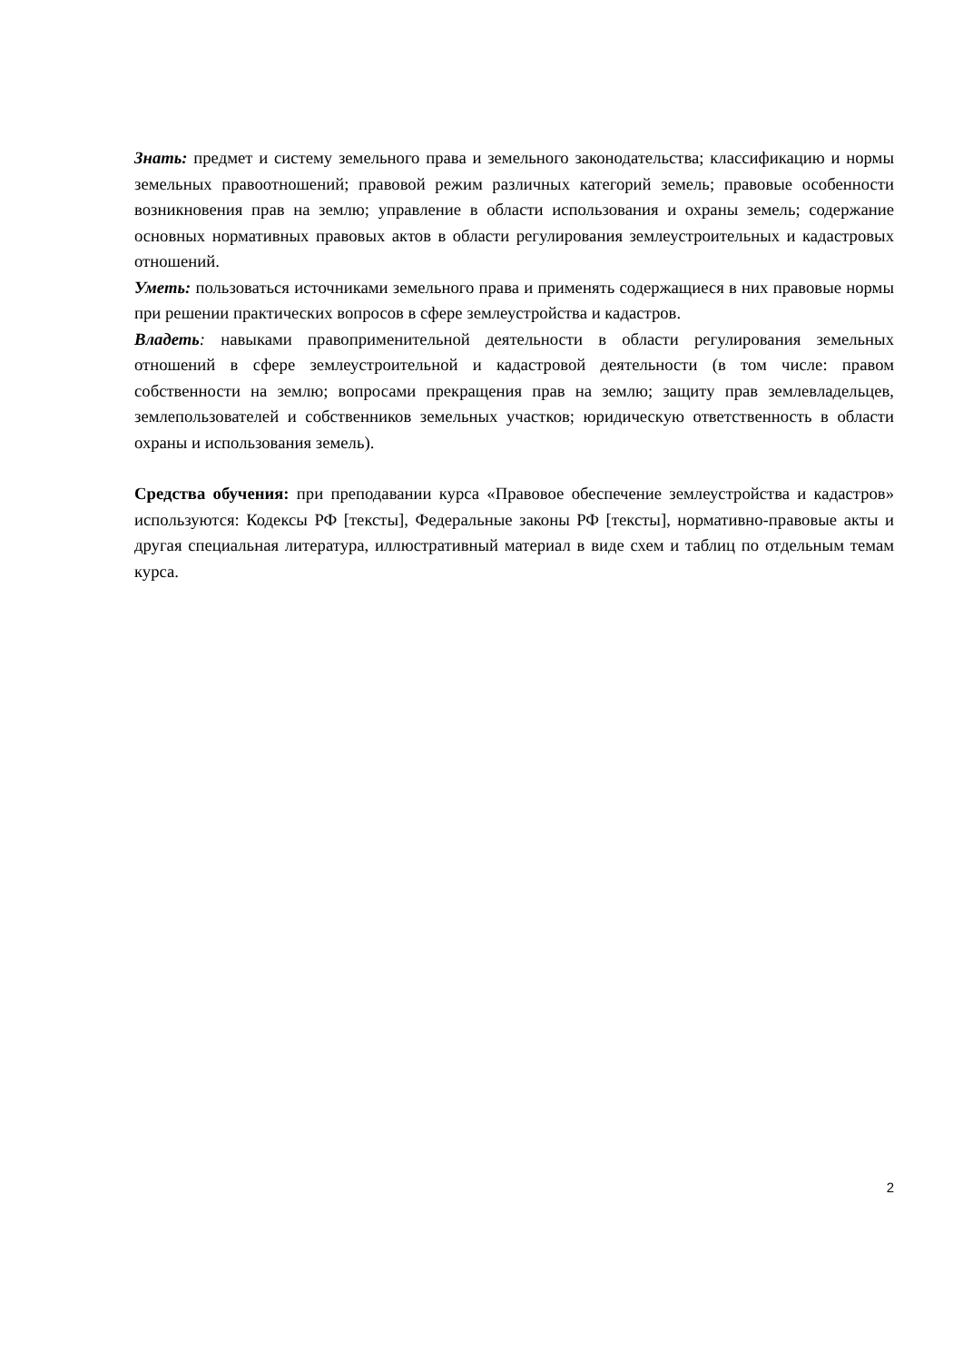Знать: предмет и систему земельного права и земельного законодательства; классификацию и нормы земельных правоотношений; правовой режим различных категорий земель; правовые особенности возникновения прав на землю; управление в области использования и охраны земель; содержание основных нормативных правовых актов в области регулирования землеустроительных и кадастровых отношений.
Уметь: пользоваться источниками земельного права и применять содержащиеся в них правовые нормы при решении практических вопросов в сфере землеустройства и кадастров.
Владеть: навыками правоприменительной деятельности в области регулирования земельных отношений в сфере землеустроительной и кадастровой деятельности (в том числе: правом собственности на землю; вопросами прекращения прав на землю; защиту прав землевладельцев, землепользователей и собственников земельных участков; юридическую ответственность в области охраны и использования земель).
Средства обучения: при преподавании курса «Правовое обеспечение землеустройства и кадастров» используются: Кодексы РФ [тексты], Федеральные законы РФ [тексты], нормативно-правовые акты и другая специальная литература, иллюстративный материал в виде схем и таблиц по отдельным темам курса.
2